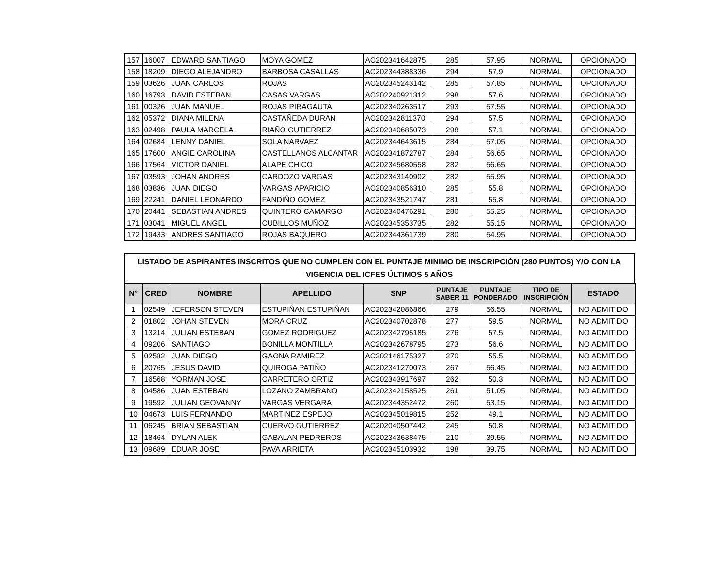| 157 | 16007 | EDWARD SANTIAGO | MOYA GOMEZ | AC202341642875 | 285 | 57.95 | NORMAL | OPCIONADO |
| 158 | 18209 | DIEGO ALEJANDRO | BARBOSA CASALLAS | AC202344388336 | 294 | 57.9 | NORMAL | OPCIONADO |
| 159 | 03626 | JUAN CARLOS | ROJAS | AC202345243142 | 285 | 57.85 | NORMAL | OPCIONADO |
| 160 | 16793 | DAVID ESTEBAN | CASAS VARGAS | AC202240921312 | 298 | 57.6 | NORMAL | OPCIONADO |
| 161 | 00326 | JUAN MANUEL | ROJAS PIRAGAUTA | AC202340263517 | 293 | 57.55 | NORMAL | OPCIONADO |
| 162 | 05372 | DIANA MILENA | CASTAÑEDA DURAN | AC202342811370 | 294 | 57.5 | NORMAL | OPCIONADO |
| 163 | 02498 | PAULA MARCELA | RIAÑO GUTIERREZ | AC202340685073 | 298 | 57.1 | NORMAL | OPCIONADO |
| 164 | 02684 | LENNY DANIEL | SOLA NARVAEZ | AC202344643615 | 284 | 57.05 | NORMAL | OPCIONADO |
| 165 | 17600 | ANGIE CAROLINA | CASTELLANOS ALCANTAR | AC202341872787 | 284 | 56.65 | NORMAL | OPCIONADO |
| 166 | 17564 | VICTOR DANIEL | ALAPE CHICO | AC202345680558 | 282 | 56.65 | NORMAL | OPCIONADO |
| 167 | 03593 | JOHAN ANDRES | CARDOZO VARGAS | AC202343140902 | 282 | 55.95 | NORMAL | OPCIONADO |
| 168 | 03836 | JUAN DIEGO | VARGAS APARICIO | AC202340856310 | 285 | 55.8 | NORMAL | OPCIONADO |
| 169 | 22241 | DANIEL LEONARDO | FANDIÑO GOMEZ | AC202343521747 | 281 | 55.8 | NORMAL | OPCIONADO |
| 170 | 20441 | SEBASTIAN ANDRES | QUINTERO CAMARGO | AC202340476291 | 280 | 55.25 | NORMAL | OPCIONADO |
| 171 | 03041 | MIGUEL ANGEL | CUBILLOS MUÑOZ | AC202345353735 | 282 | 55.15 | NORMAL | OPCIONADO |
| 172 | 19433 | ANDRES SANTIAGO | ROJAS BAQUERO | AC202344361739 | 280 | 54.95 | NORMAL | OPCIONADO |
LISTADO DE ASPIRANTES INSCRITOS QUE NO CUMPLEN CON EL PUNTAJE MINIMO DE INSCRIPCIÓN (280 PUNTOS) Y/O CON LA VIGENCIA DEL ICFES ÚLTIMOS 5 AÑOS
| N° | CRED | NOMBRE | APELLIDO | SNP | PUNTAJE SABER 11 | PUNTAJE PONDERADO | TIPO DE INSCRIPCIÓN | ESTADO |
| --- | --- | --- | --- | --- | --- | --- | --- | --- |
| 1 | 02549 | JEFERSON STEVEN | ESTUPIÑAN ESTUPIÑAN | AC202342086866 | 279 | 56.55 | NORMAL | NO ADMITIDO |
| 2 | 01802 | JOHAN STEVEN | MORA CRUZ | AC202340702878 | 277 | 59.5 | NORMAL | NO ADMITIDO |
| 3 | 13214 | JULIAN ESTEBAN | GOMEZ RODRIGUEZ | AC202342795185 | 276 | 57.5 | NORMAL | NO ADMITIDO |
| 4 | 09206 | SANTIAGO | BONILLA MONTILLA | AC202342678795 | 273 | 56.6 | NORMAL | NO ADMITIDO |
| 5 | 02582 | JUAN DIEGO | GAONA RAMIREZ | AC202146175327 | 270 | 55.5 | NORMAL | NO ADMITIDO |
| 6 | 20765 | JESUS DAVID | QUIROGA PATIÑO | AC202341270073 | 267 | 56.45 | NORMAL | NO ADMITIDO |
| 7 | 16568 | YORMAN JOSE | CARRETERO ORTIZ | AC202343917697 | 262 | 50.3 | NORMAL | NO ADMITIDO |
| 8 | 04586 | JUAN ESTEBAN | LOZANO ZAMBRANO | AC202342158525 | 261 | 51.05 | NORMAL | NO ADMITIDO |
| 9 | 19592 | JULIAN GEOVANNY | VARGAS VERGARA | AC202344352472 | 260 | 53.15 | NORMAL | NO ADMITIDO |
| 10 | 04673 | LUIS FERNANDO | MARTINEZ ESPEJO | AC202345019815 | 252 | 49.1 | NORMAL | NO ADMITIDO |
| 11 | 06245 | BRIAN SEBASTIAN | CUERVO GUTIERREZ | AC202040507442 | 245 | 50.8 | NORMAL | NO ADMITIDO |
| 12 | 18464 | DYLAN ALEK | GABALAN PEDREROS | AC202343638475 | 210 | 39.55 | NORMAL | NO ADMITIDO |
| 13 | 09689 | EDUAR JOSE | PAVA ARRIETA | AC202345103932 | 198 | 39.75 | NORMAL | NO ADMITIDO |